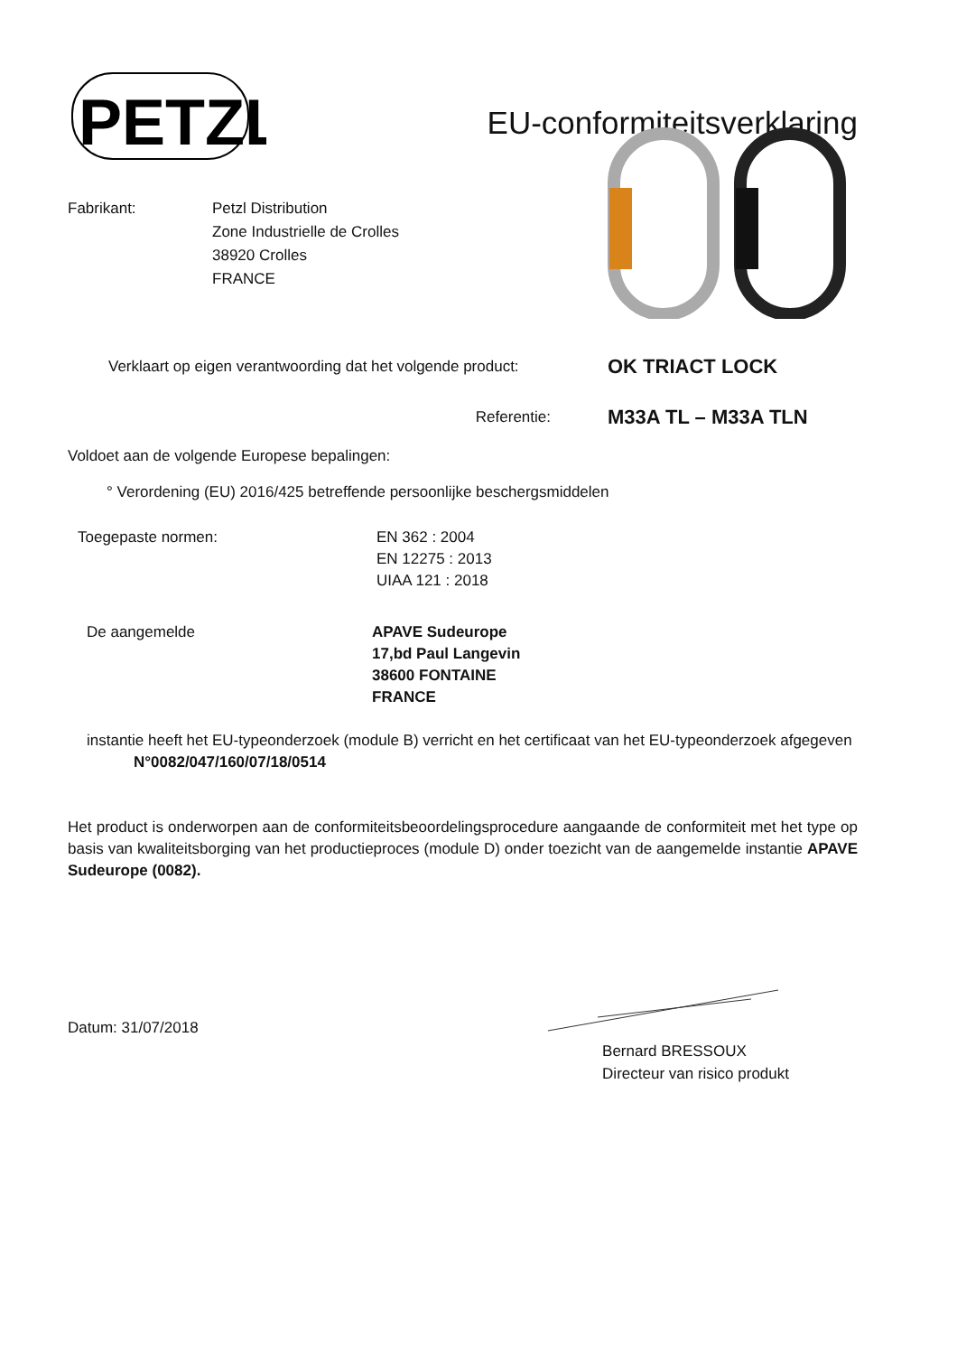PETZL
EU-conformiteitsverklaring
Fabrikant: Petzl Distribution
Zone Industrielle de Crolles
38920 Crolles
FRANCE
Verklaart op eigen verantwoording dat het volgende product:
OK TRIACT LOCK
Referentie:
M33A TL – M33A TLN
Voldoet aan de volgende Europese bepalingen:
° Verordening (EU) 2016/425 betreffende persoonlijke beschergsmiddelen
Toegepaste normen: EN 362 : 2004
EN 12275 : 2013
UIAA 121 : 2018
De aangemelde APAVE Sudeurope
17,bd Paul Langevin
38600 FONTAINE
FRANCE
instantie heeft het EU-typeonderzoek (module B) verricht en het certificaat van het EU-typeonderzoek afgegeven
N°0082/047/160/07/18/0514
Het product is onderworpen aan de conformiteitsbeoordelingsprocedure aangaande de conformiteit met het type op basis van kwaliteitsborging van het productieproces (module D) onder toezicht van de aangemelde instantie APAVE Sudeurope (0082).
Datum: 31/07/2018
Bernard BRESSOUX
Directeur van risico produkt